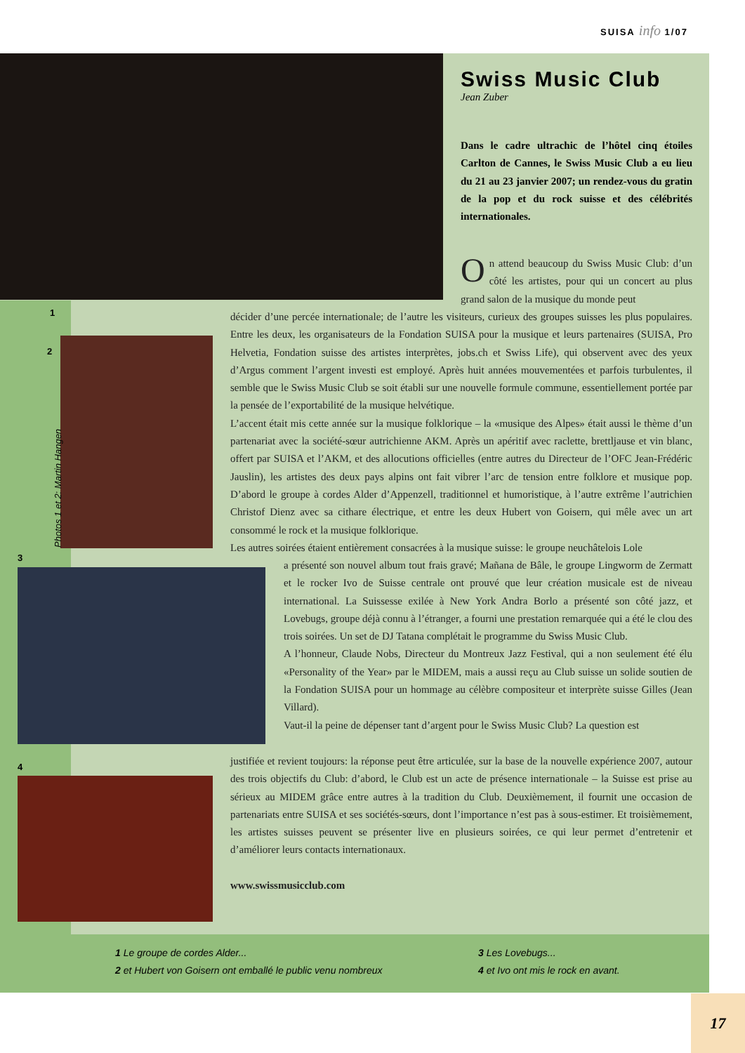SUISA info 1/07
1
2
3
4
Photos 1 et 2: Martin Hangen
Swiss Music Club
Jean Zuber
Dans le cadre ultrachic de l’hôtel cinq étoiles Carlton de Cannes, le Swiss Music Club a eu lieu du 21 au 23 janvier 2007; un rendez-vous du gratin de la pop et du rock suisse et des célébrités internationales.
On attend beaucoup du Swiss Music Club: d’un côté les artistes, pour qui un concert au plus grand salon de la musique du monde peut
décider d’une percée internationale; de l’autre les visiteurs, curieux des groupes suisses les plus populaires. Entre les deux, les organisateurs de la Fondation SUISA pour la musique et leurs partenaires (SUISA, Pro Helvetia, Fondation suisse des artistes interprètes, jobs.ch et Swiss Life), qui observent avec des yeux d’Argus comment l’argent investi est employé. Après huit années mouvementées et parfois turbulentes, il semble que le Swiss Music Club se soit établi sur une nouvelle formule commune, essentiellement portée par la pensée de l’exportabilité de la musique helvétique.
L’accent était mis cette année sur la musique folklorique – la «musique des Alpes» était aussi le thème d’un partenariat avec la société-sœur autrichienne AKM. Après un apéritif avec raclette, brettljause et vin blanc, offert par SUISA et l’AKM, et des allocutions officielles (entre autres du Directeur de l’OFC Jean-Frédéric Jauslin), les artistes des deux pays alpins ont fait vibrer l’arc de tension entre folklore et musique pop. D’abord le groupe à cordes Alder d’Appenzell, traditionnel et humoristique, à l’autre extrême l’autrichien Christof Dienz avec sa cithare électrique, et entre les deux Hubert von Goisern, qui mêle avec un art consommé le rock et la musique folklorique.
Les autres soirées étaient entièrement consacrées à la musique suisse: le groupe neuchâtelois Lole
a présenté son nouvel album tout frais gravé; Mañana de Bâle, le groupe Lingworm de Zermatt et le rocker Ivo de Suisse centrale ont prouvé que leur création musicale est de niveau international. La Suissesse exilée à New York Andra Borlo a présenté son côté jazz, et Lovebugs, groupe déjà connu à l’étranger, a fourni une prestation remarquée qui a été le clou des trois soirées. Un set de DJ Tatana complétait le programme du Swiss Music Club.
A l’honneur, Claude Nobs, Directeur du Montreux Jazz Festival, qui a non seulement été élu «Personality of the Year» par le MIDEM, mais a aussi reçu au Club suisse un solide soutien de la Fondation SUISA pour un hommage au célèbre compositeur et interprète suisse Gilles (Jean Villard).
Vaut-il la peine de dépenser tant d’argent pour le Swiss Music Club? La question est
justifiée et revient toujours: la réponse peut être articulée, sur la base de la nouvelle expérience 2007, autour des trois objectifs du Club: d’abord, le Club est un acte de présence internationale – la Suisse est prise au sérieux au MIDEM grâce entre autres à la tradition du Club. Deuxièmement, il fournit une occasion de partenariats entre SUISA et ses sociétés-sœurs, dont l’importance n’est pas à sous-estimer. Et troisièmement, les artistes suisses peuvent se présenter live en plusieurs soirées, ce qui leur permet d’entretenir et d’améliorer leurs contacts internationaux.
www.swissmusicclub.com
1 Le groupe de cordes Alder...
2 et Hubert von Goisern ont emballé le public venu nombreux
3 Les Lovebugs...
4 et Ivo ont mis le rock en avant.
17